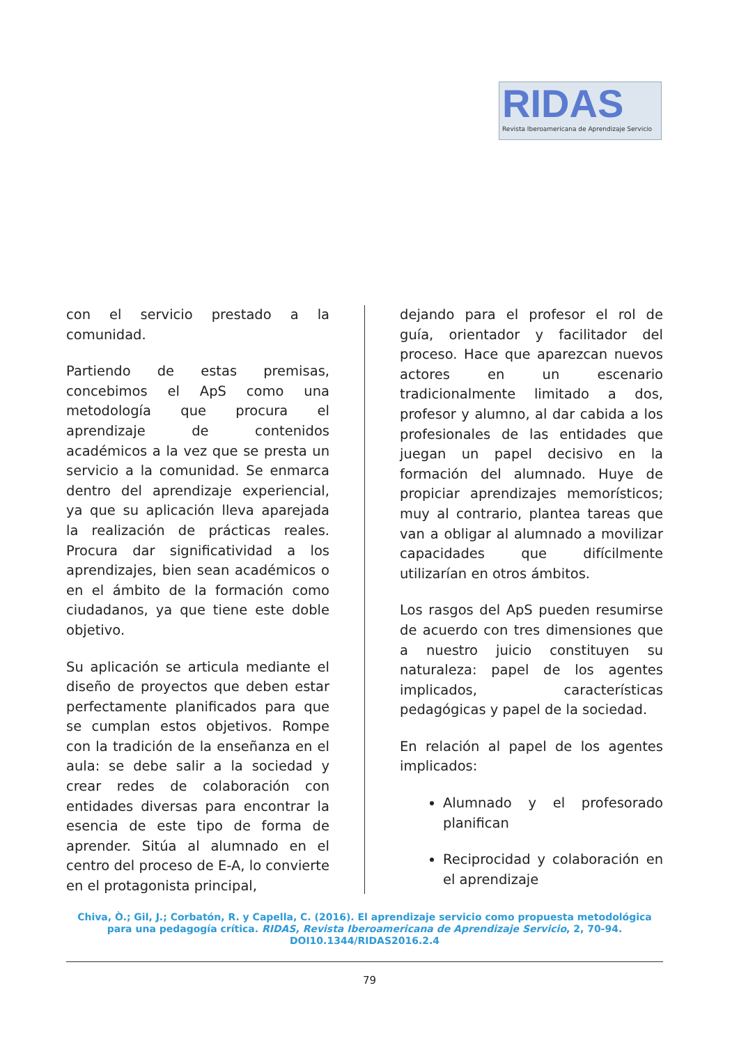RIDAS
Revista Iberoamericana de Aprendizaje Servicio
con el servicio prestado a la comunidad.
Partiendo de estas premisas, concebimos el ApS como una metodología que procura el aprendizaje de contenidos académicos a la vez que se presta un servicio a la comunidad. Se enmarca dentro del aprendizaje experiencial, ya que su aplicación lleva aparejada la realización de prácticas reales. Procura dar significatividad a los aprendizajes, bien sean académicos o en el ámbito de la formación como ciudadanos, ya que tiene este doble objetivo.
Su aplicación se articula mediante el diseño de proyectos que deben estar perfectamente planificados para que se cumplan estos objetivos. Rompe con la tradición de la enseñanza en el aula: se debe salir a la sociedad y crear redes de colaboración con entidades diversas para encontrar la esencia de este tipo de forma de aprender. Sitúa al alumnado en el centro del proceso de E-A, lo convierte en el protagonista principal,
dejando para el profesor el rol de guía, orientador y facilitador del proceso. Hace que aparezcan nuevos actores en un escenario tradicionalmente limitado a dos, profesor y alumno, al dar cabida a los profesionales de las entidades que juegan un papel decisivo en la formación del alumnado. Huye de propiciar aprendizajes memorísticos; muy al contrario, plantea tareas que van a obligar al alumnado a movilizar capacidades que difícilmente utilizarían en otros ámbitos.
Los rasgos del ApS pueden resumirse de acuerdo con tres dimensiones que a nuestro juicio constituyen su naturaleza: papel de los agentes implicados, características pedagógicas y papel de la sociedad.
En relación al papel de los agentes implicados:
Alumnado y el profesorado planifican
Reciprocidad y colaboración en el aprendizaje
Chiva, Ò.; Gil, J.; Corbatón, R. y Capella, C. (2016). El aprendizaje servicio como propuesta metodológica para una pedagogía crítica. RIDAS, Revista Iberoamericana de Aprendizaje Servicio, 2, 70-94. DOI10.1344/RIDAS2016.2.4
79